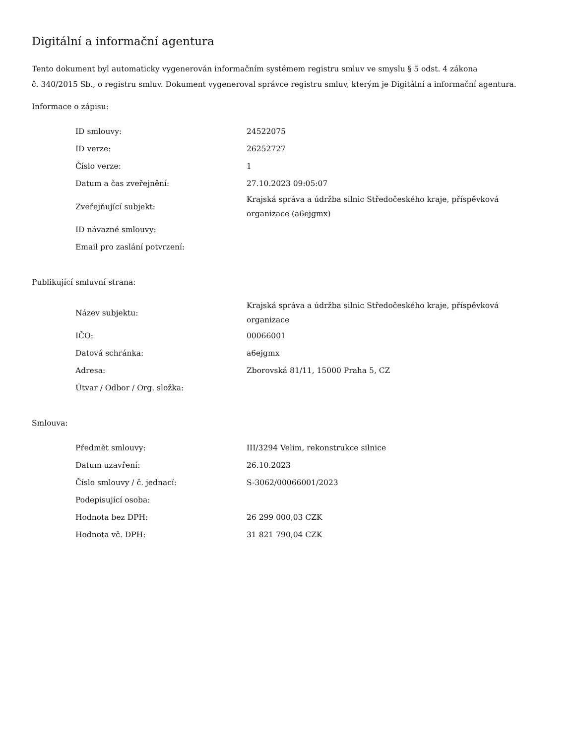Digitální a informační agentura
Tento dokument byl automaticky vygenerován informačním systémem registru smluv ve smyslu § 5 odst. 4 zákona
č. 340/2015 Sb., o registru smluv. Dokument vygeneroval správce registru smluv, kterým je Digitální a informační agentura.
Informace o zápisu:
| ID smlouvy: | 24522075 |
| ID verze: | 26252727 |
| Číslo verze: | 1 |
| Datum a čas zveřejnění: | 27.10.2023 09:05:07 |
| Zveřejňující subjekt: | Krajská správa a údržba silnic Středočeského kraje, příspěvková organizace (a6ejgmx) |
| ID návazné smlouvy: | |
| Email pro zaslání potvrzení: | |
Publikující smluvní strana:
| Název subjektu: | Krajská správa a údržba silnic Středočeského kraje, příspěvková organizace |
| IČO: | 00066001 |
| Datová schránka: | a6ejgmx |
| Adresa: | Zborovská 81/11, 15000 Praha 5, CZ |
| Útvar / Odbor / Org. složka: | |
Smlouva:
| Předmět smlouvy: | III/3294 Velim, rekonstrukce silnice |
| Datum uzavření: | 26.10.2023 |
| Číslo smlouvy / č. jednací: | S-3062/00066001/2023 |
| Podepisující osoba: | |
| Hodnota bez DPH: | 26 299 000,03 CZK |
| Hodnota vč. DPH: | 31 821 790,04 CZK |